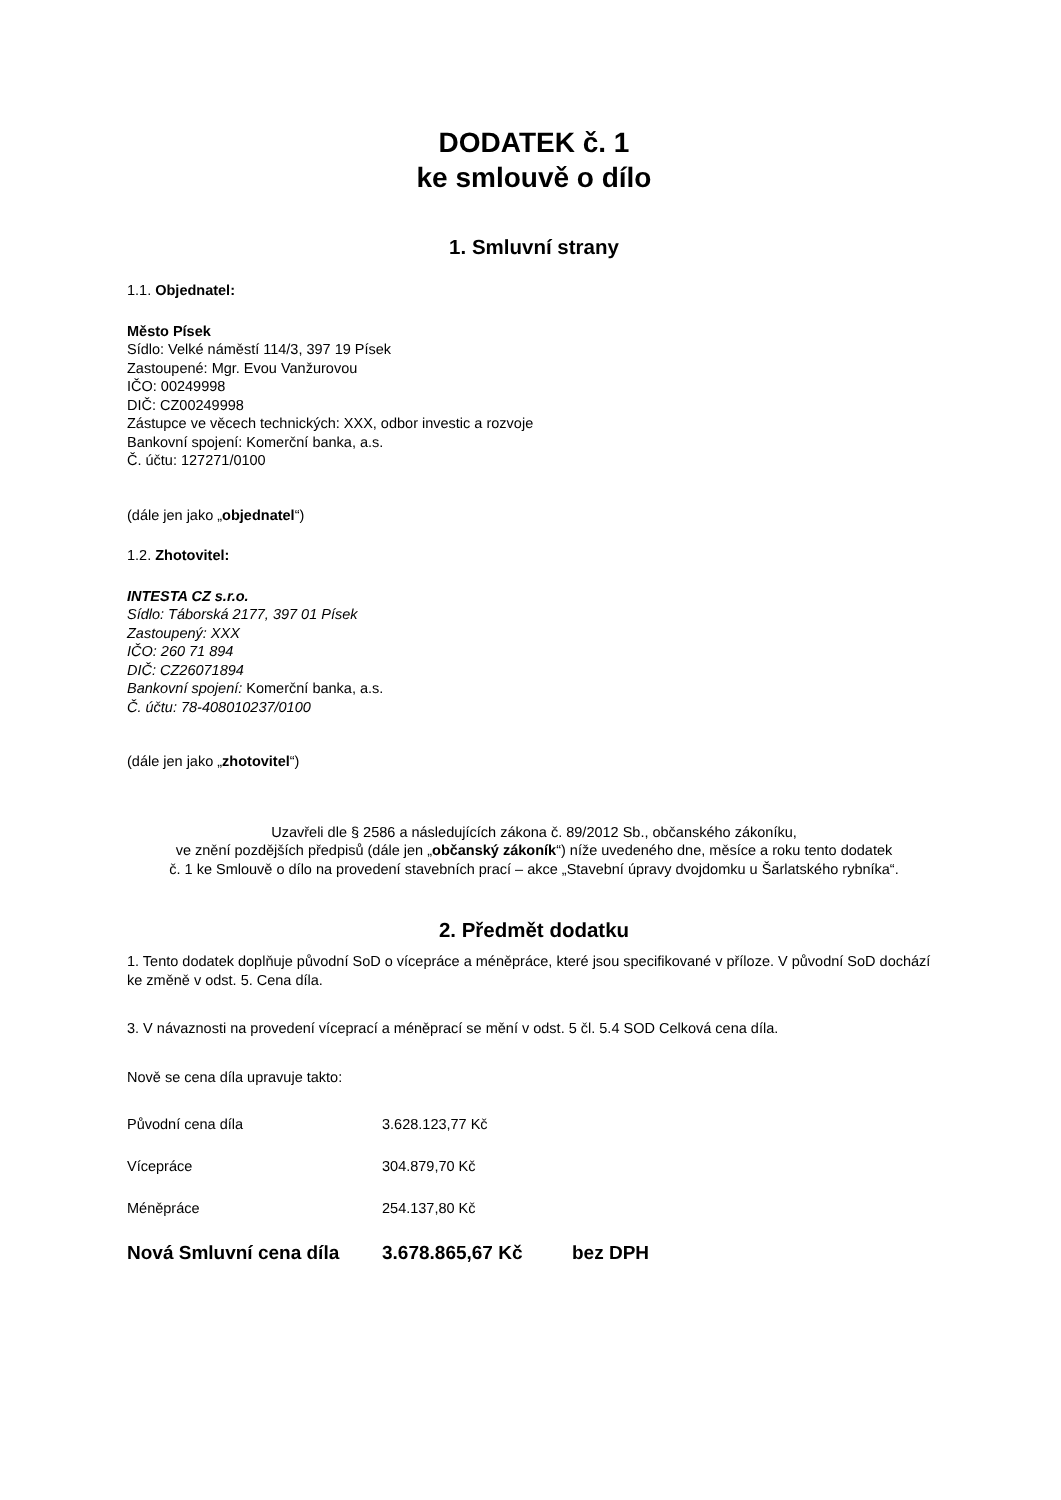DODATEK č. 1
ke smlouvě o dílo
1. Smluvní strany
1.1. Objednatel:
Město Písek
Sídlo: Velké náměstí 114/3, 397 19 Písek
Zastoupené: Mgr. Evou Vanžurovou
IČO: 00249998
DIČ: CZ00249998
Zástupce ve věcech technických: XXX, odbor investic a rozvoje
Bankovní spojení: Komerční banka, a.s.
Č. účtu: 127271/0100
(dále jen jako „objednatel“)
1.2. Zhotovitel:
INTESTA CZ s.r.o.
Sídlo: Táborská 2177, 397 01 Písek
Zastoupený: XXX
IČO: 260 71 894
DIČ: CZ26071894
Bankovní spojení: Komerční banka, a.s.
Č. účtu: 78-408010237/0100
(dále jen jako „zhotovitel“)
Uzavřeli dle § 2586 a následujících zákona č. 89/2012 Sb., občanského zákoníku,
ve znění pozdějších předpisů (dále jen „občanský zákoník“) níže uvedeného dne, měsíce a roku tento dodatek
č. 1 ke Smlouvě o dílo na provedení stavebních prací – akce „Stavební úpravy dvojdomku u Šarlatského rybníka“.
2. Předmět dodatku
1. Tento dodatek doplňuje původní SoD o vícepráce a méněpráce, které jsou specifikované v příloze. V původní SoD dochází ke změně v odst. 5. Cena díla.
3. V návaznosti na provedení víceprací a méněprací se mění v odst. 5 čl. 5.4 SOD Celková cena díla.
Nově se cena díla upravuje takto:
| Původní cena díla | 3.628.123,77 Kč | |
| Vícepráce | 304.879,70 Kč | |
| Méněpráce | 254.137,80 Kč | |
| Nová Smluvní cena díla | 3.678.865,67 Kč | bez DPH |